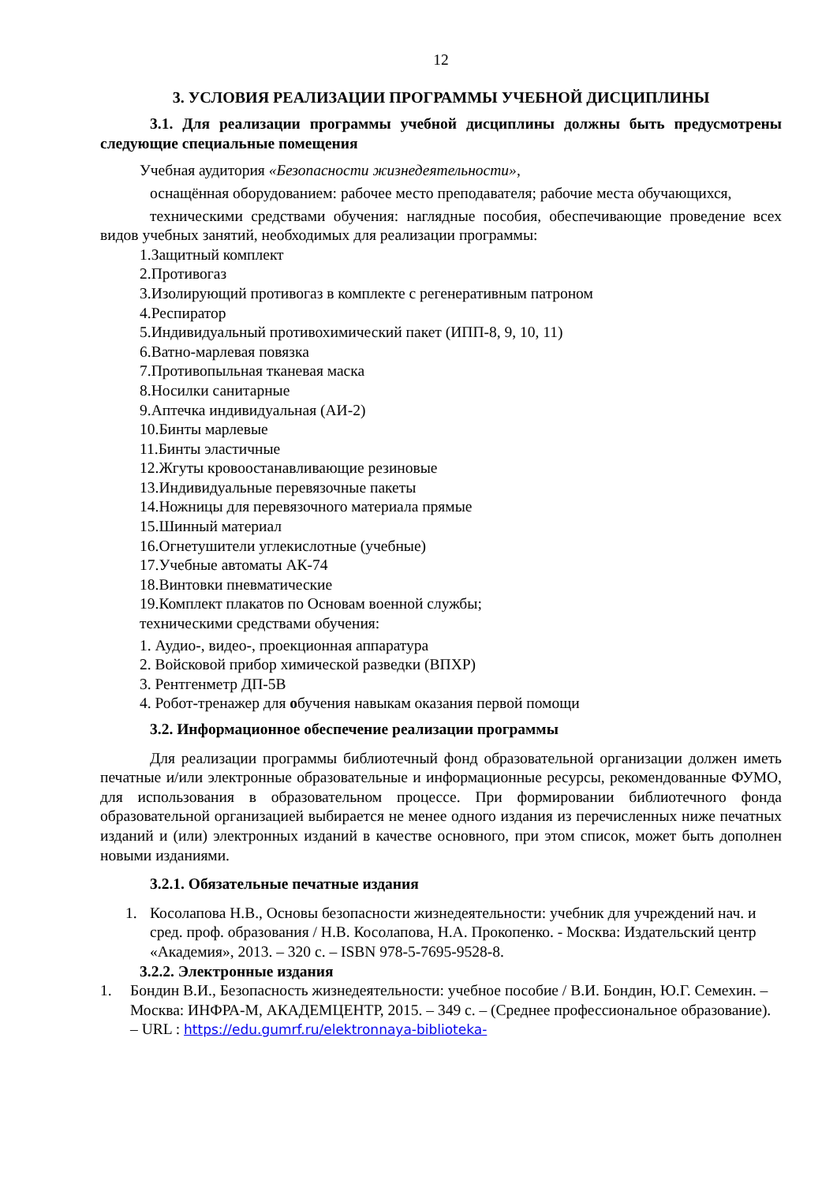12
3. УСЛОВИЯ РЕАЛИЗАЦИИ ПРОГРАММЫ УЧЕБНОЙ ДИСЦИПЛИНЫ
3.1. Для реализации программы учебной дисциплины должны быть предусмотрены следующие специальные помещения
Учебная аудитория «Безопасности жизнедеятельности»,
оснащённая оборудованием: рабочее место преподавателя; рабочие места обучающихся,
техническими средствами обучения: наглядные пособия, обеспечивающие проведение всех видов учебных занятий, необходимых для реализации программы:
1.Защитный комплект
2.Противогаз
3.Изолирующий противогаз в комплекте с регенеративным патроном
4.Респиратор
5.Индивидуальный противохимический пакет (ИПП-8, 9, 10, 11)
6.Ватно-марлевая повязка
7.Противопыльная тканевая маска
8.Носилки санитарные
9.Аптечка индивидуальная (АИ-2)
10.Бинты марлевые
11.Бинты эластичные
12.Жгуты кровоостанавливающие резиновые
13.Индивидуальные перевязочные пакеты
14.Ножницы для перевязочного материала прямые
15.Шинный материал
16.Огнетушители углекислотные (учебные)
17.Учебные автоматы АК-74
18.Винтовки пневматические
19.Комплект плакатов по Основам военной службы;
техническими средствами обучения:
1. Аудио-, видео-, проекционная аппаратура
2. Войсковой прибор химической разведки (ВПХР)
3. Рентгенметр ДП-5В
4. Робот-тренажер для обучения навыкам оказания первой помощи
3.2. Информационное обеспечение реализации программы
Для реализации программы библиотечный фонд образовательной организации должен иметь печатные и/или электронные образовательные и информационные ресурсы, рекомендованные ФУМО, для использования в образовательном процессе. При формировании библиотечного фонда образовательной организацией выбирается не менее одного издания из перечисленных ниже печатных изданий и (или) электронных изданий в качестве основного, при этом список, может быть дополнен новыми изданиями.
3.2.1. Обязательные печатные издания
1. Косолапова Н.В., Основы безопасности жизнедеятельности: учебник для учреждений нач. и сред. проф. образования / Н.В. Косолапова, Н.А. Прокопенко. - Москва: Издательский центр «Академия», 2013. – 320 с. – ISBN 978-5-7695-9528-8.
3.2.2. Электронные издания
1. Бондин В.И., Безопасность жизнедеятельности: учебное пособие / В.И. Бондин, Ю.Г. Семехин. – Москва: ИНФРА-М, АКАДЕМЦЕНТР, 2015. – 349 с. – (Среднее профессиональное образование). – URL : https://edu.gumrf.ru/elektronnaya-biblioteka-